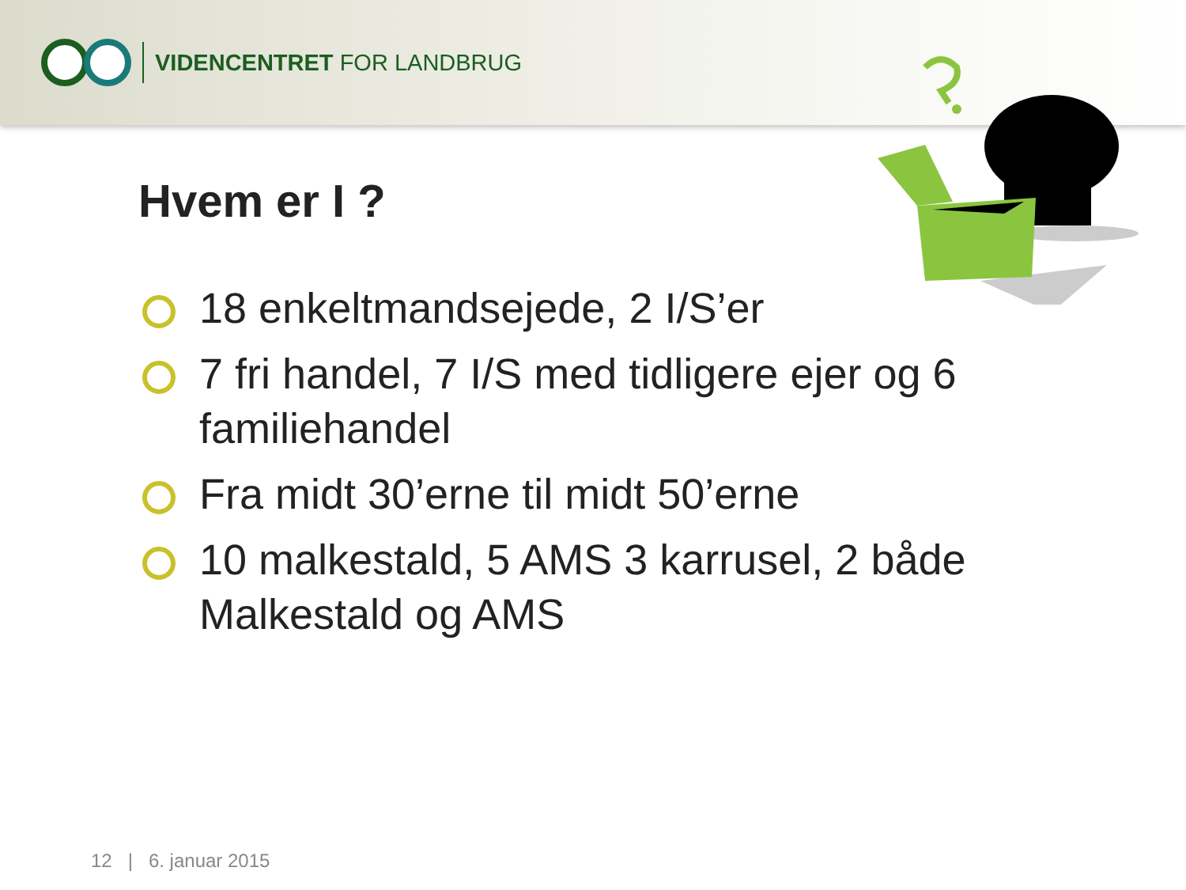VIDENCENTRET FOR LANDBRUG
Hvem er I ?
18 enkeltmandsejede, 2 I/S’er
7 fri handel, 7 I/S med tidligere ejer og 6 familiehandel
Fra midt 30’erne til midt 50’erne
10 malkestald, 5 AMS 3 karrusel, 2 både Malkestald og AMS
12 | 6. januar 2015